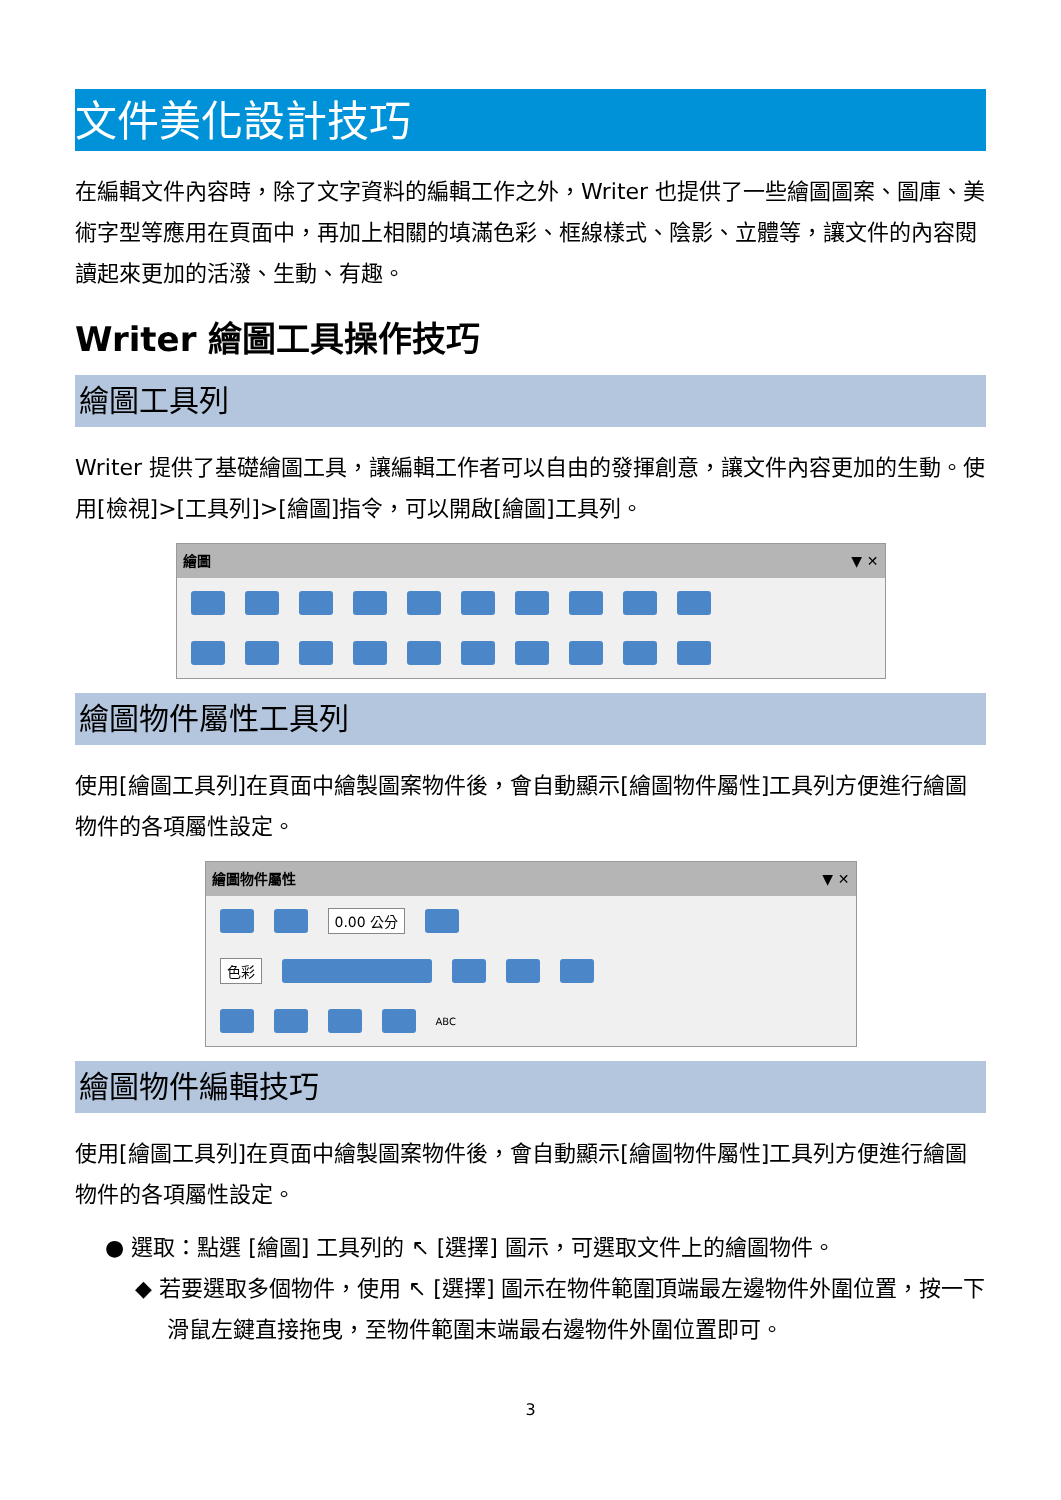文件美化設計技巧
在編輯文件內容時，除了文字資料的編輯工作之外，Writer 也提供了一些繪圖圖案、圖庫、美術字型等應用在頁面中，再加上相關的填滿色彩、框線樣式、陰影、立體等，讓文件的內容閱讀起來更加的活潑、生動、有趣。
Writer 繪圖工具操作技巧
繪圖工具列
Writer 提供了基礎繪圖工具，讓編輯工作者可以自由的發揮創意，讓文件內容更加的生動。使用[檢視]>[工具列]>[繪圖]指令，可以開啟[繪圖]工具列。
繪圖 ▼ ✕
繪圖物件屬性工具列
使用[繪圖工具列]在頁面中繪製圖案物件後，會自動顯示[繪圖物件屬性]工具列方便進行繪圖物件的各項屬性設定。
繪圖物件屬性 ▼ ✕
0.00 公分
色彩
ABC
繪圖物件編輯技巧
使用[繪圖工具列]在頁面中繪製圖案物件後，會自動顯示[繪圖物件屬性]工具列方便進行繪圖物件的各項屬性設定。
● 選取：點選 [繪圖] 工具列的 ↖ [選擇] 圖示，可選取文件上的繪圖物件。
◆ 若要選取多個物件，使用 ↖ [選擇] 圖示在物件範圍頂端最左邊物件外圍位置，按一下滑鼠左鍵直接拖曳，至物件範圍末端最右邊物件外圍位置即可。
3